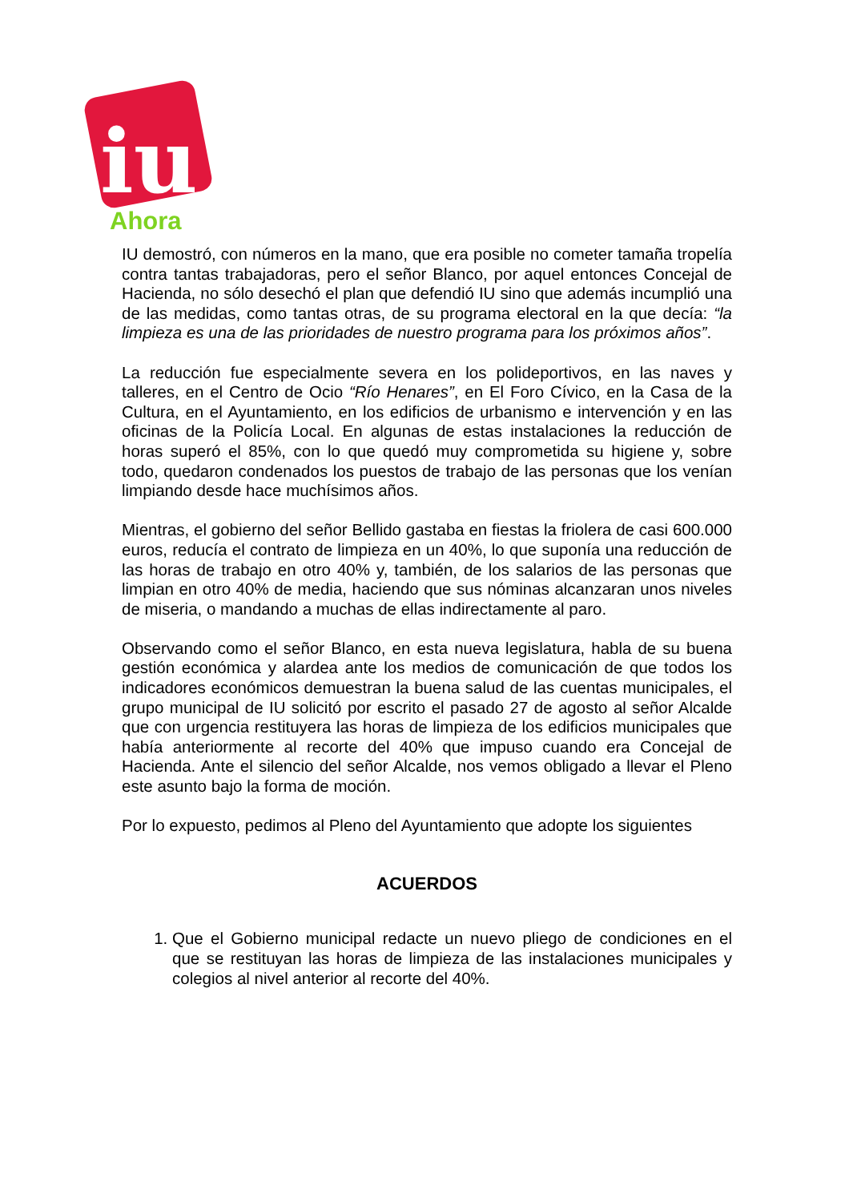iu
Ahora
IU demostró, con números en la mano, que era posible no cometer tamaña tropelía contra tantas trabajadoras, pero el señor Blanco, por aquel entonces Concejal de Hacienda, no sólo desechó el plan que defendió IU sino que además incumplió una de las medidas, como tantas otras, de su programa electoral en la que decía: “la limpieza es una de las prioridades de nuestro programa para los próximos años”.
La reducción fue especialmente severa en los polideportivos, en las naves y talleres, en el Centro de Ocio “Río Henares”, en El Foro Cívico, en la Casa de la Cultura, en el Ayuntamiento, en los edificios de urbanismo e intervención y en las oficinas de la Policía Local. En algunas de estas instalaciones la reducción de horas superó el 85%, con lo que quedó muy comprometida su higiene y, sobre todo, quedaron condenados los puestos de trabajo de las personas que los venían limpiando desde hace muchísimos años.
Mientras, el gobierno del señor Bellido gastaba en fiestas la friolera de casi 600.000 euros, reducía el contrato de limpieza en un 40%, lo que suponía una reducción de las horas de trabajo en otro 40% y, también, de los salarios de las personas que limpian en otro 40% de media, haciendo que sus nóminas alcanzaran unos niveles de miseria, o mandando a muchas de ellas indirectamente al paro.
Observando como el señor Blanco, en esta nueva legislatura, habla de su buena gestión económica y alardea ante los medios de comunicación de que todos los indicadores económicos demuestran la buena salud de las cuentas municipales, el grupo municipal de IU solicitó por escrito el pasado 27 de agosto al señor Alcalde que con urgencia restituyera las horas de limpieza de los edificios municipales que había anteriormente al recorte del 40% que impuso cuando era Concejal de Hacienda. Ante el silencio del señor Alcalde, nos vemos obligado a llevar el Pleno este asunto bajo la forma de moción.
Por lo expuesto, pedimos al Pleno del Ayuntamiento que adopte los siguientes
ACUERDOS
1. Que el Gobierno municipal redacte un nuevo pliego de condiciones en el que se restituyan las horas de limpieza de las instalaciones municipales y colegios al nivel anterior al recorte del 40%.